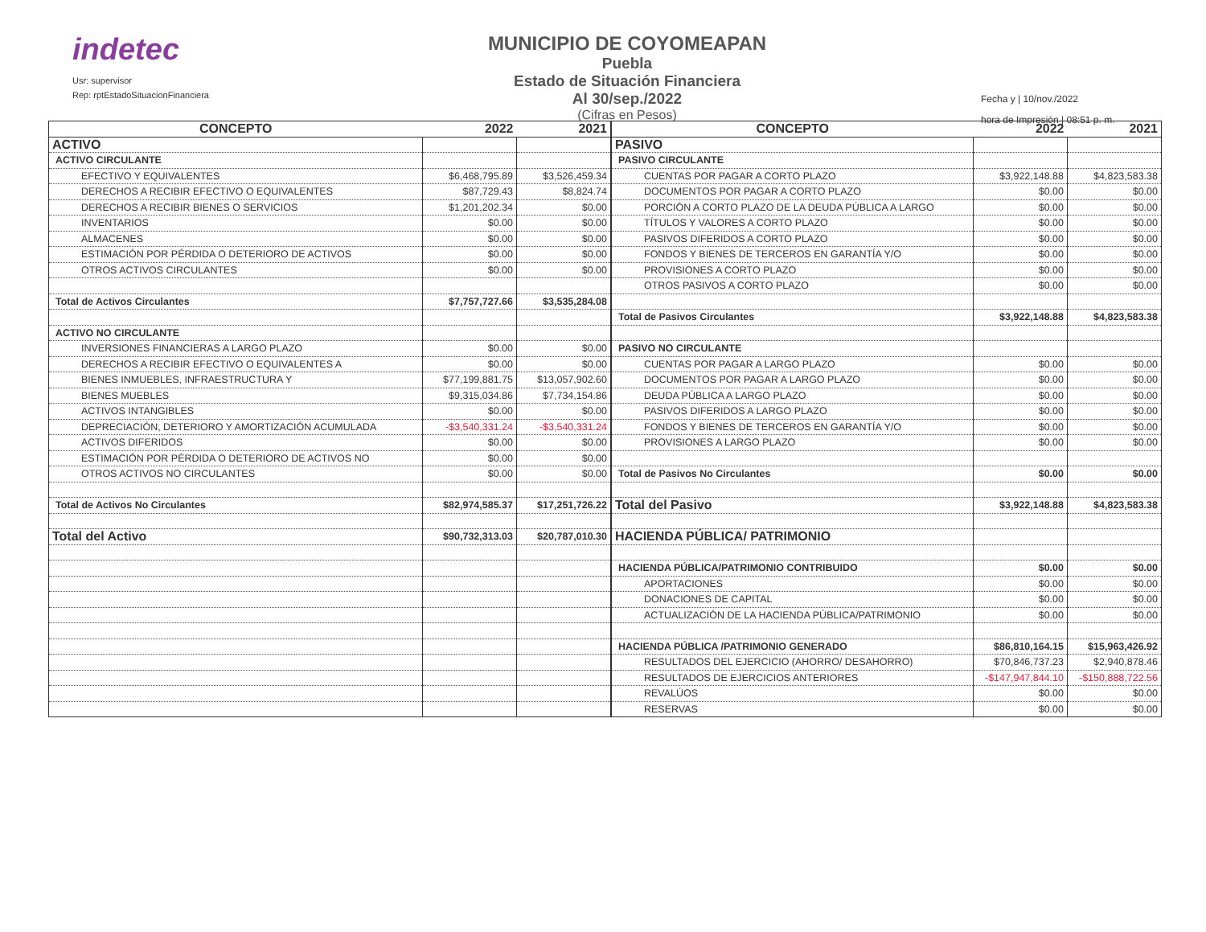indetec
Usr: supervisor
Rep: rptEstadoSituacionFinanciera
MUNICIPIO DE COYOMEAPAN
Puebla
Estado de Situación Financiera
Al 30/sep./2022
(Cifras en Pesos)
Fecha y | 10/nov./2022
hora de Impresión | 08:51 p. m.
| CONCEPTO | 2022 | 2021 |
| --- | --- | --- |
| ACTIVO | | |
| ACTIVO CIRCULANTE | | |
| EFECTIVO Y EQUIVALENTES | $6,468,795.89 | $3,526,459.34 |
| DERECHOS A RECIBIR EFECTIVO O EQUIVALENTES | $87,729.43 | $8,824.74 |
| DERECHOS A RECIBIR BIENES O SERVICIOS | $1,201,202.34 | $0.00 |
| INVENTARIOS | $0.00 | $0.00 |
| ALMACENES | $0.00 | $0.00 |
| ESTIMACIÓN POR PÉRDIDA O DETERIORO DE ACTIVOS | $0.00 | $0.00 |
| OTROS ACTIVOS CIRCULANTES | $0.00 | $0.00 |
| Total de Activos Circulantes | $7,757,727.66 | $3,535,284.08 |
| ACTIVO NO CIRCULANTE | | |
| INVERSIONES FINANCIERAS A LARGO PLAZO | $0.00 | $0.00 |
| DERECHOS A RECIBIR EFECTIVO O EQUIVALENTES A | $0.00 | $0.00 |
| BIENES INMUEBLES, INFRAESTRUCTURA Y | $77,199,881.75 | $13,057,902.60 |
| BIENES MUEBLES | $9,315,034.86 | $7,734,154.86 |
| ACTIVOS INTANGIBLES | $0.00 | $0.00 |
| DEPRECIACIÓN, DETERIORO Y AMORTIZACIÓN ACUMULADA | -$3,540,331.24 | -$3,540,331.24 |
| ACTIVOS DIFERIDOS | $0.00 | $0.00 |
| ESTIMACIÓN POR PÉRDIDA O DETERIORO DE ACTIVOS NO | $0.00 | $0.00 |
| OTROS ACTIVOS NO CIRCULANTES | $0.00 | $0.00 |
| Total de Activos No Circulantes | $82,974,585.37 | $17,251,726.22 |
| Total del Activo | $90,732,313.03 | $20,787,010.30 |
| CONCEPTO | 2022 | 2021 |
| --- | --- | --- |
| PASIVO | | |
| PASIVO CIRCULANTE | | |
| CUENTAS POR PAGAR A CORTO PLAZO | $3,922,148.88 | $4,823,583.38 |
| DOCUMENTOS POR PAGAR A CORTO PLAZO | $0.00 | $0.00 |
| PORCIÓN A CORTO PLAZO DE LA DEUDA PÚBLICA A LARGO | $0.00 | $0.00 |
| TÍTULOS Y VALORES A CORTO PLAZO | $0.00 | $0.00 |
| PASIVOS DIFERIDOS A CORTO PLAZO | $0.00 | $0.00 |
| FONDOS Y BIENES DE TERCEROS EN GARANTÍA Y/O | $0.00 | $0.00 |
| PROVISIONES A CORTO PLAZO | $0.00 | $0.00 |
| OTROS PASIVOS A CORTO PLAZO | $0.00 | $0.00 |
| Total de Pasivos Circulantes | $3,922,148.88 | $4,823,583.38 |
| PASIVO NO CIRCULANTE | | |
| CUENTAS POR PAGAR A LARGO PLAZO | $0.00 | $0.00 |
| DOCUMENTOS POR PAGAR A LARGO PLAZO | $0.00 | $0.00 |
| DEUDA PÚBLICA A LARGO PLAZO | $0.00 | $0.00 |
| PASIVOS DIFERIDOS A LARGO PLAZO | $0.00 | $0.00 |
| FONDOS Y BIENES DE TERCEROS EN GARANTÍA Y/O | $0.00 | $0.00 |
| PROVISIONES A LARGO PLAZO | $0.00 | $0.00 |
| Total de Pasivos No Circulantes | $0.00 | $0.00 |
| Total del Pasivo | $3,922,148.88 | $4,823,583.38 |
| HACIENDA PÚBLICA/ PATRIMONIO | | |
| HACIENDA PÚBLICA/PATRIMONIO CONTRIBUIDO | $0.00 | $0.00 |
| APORTACIONES | $0.00 | $0.00 |
| DONACIONES DE CAPITAL | $0.00 | $0.00 |
| ACTUALIZACIÓN DE LA HACIENDA PÚBLICA/PATRIMONIO | $0.00 | $0.00 |
| HACIENDA PÚBLICA /PATRIMONIO GENERADO | $86,810,164.15 | $15,963,426.92 |
| RESULTADOS DEL EJERCICIO (AHORRO/ DESAHORRO) | $70,846,737.23 | $2,940,878.46 |
| RESULTADOS DE EJERCICIOS ANTERIORES | -$147,947,844.10 | -$150,888,722.56 |
| REVALÚOS | $0.00 | $0.00 |
| RESERVAS | $0.00 | $0.00 |